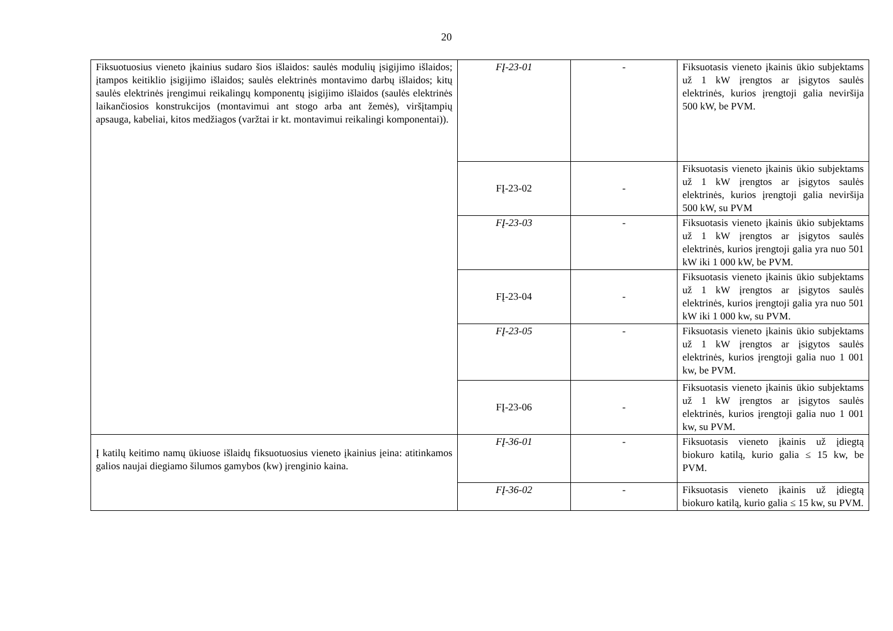20
| Fiksuotuosius vieneto įkainius sudaro šios išlaidos: saulės modulių įsigijimo išlaidos; įtampos keitiklio įsigijimo išlaidos; saulės elektrinės montavimo darbų išlaidos; kitų saulės elektrinės įrengimui reikalingų komponentų įsigijimo išlaidos (saulės elektrinės laikančiosios konstrukcijos (montavimui ant stogo arba ant žemės), viršįtampių apsauga, kabeliai, kitos medžiagos (varžtai ir kt. montavimui reikalingi komponentai)). | FĮ-23-01 | - | Fiksuotasis vieneto įkainis ūkio subjektams už 1 kW įrengtos ar įsigytos saulės elektrinės, kurios įrengtoji galia neviršija 500 kW, be PVM. |
| | FĮ-23-02 | - | Fiksuotasis vieneto įkainis ūkio subjektams už 1 kW įrengtos ar įsigytos saulės elektrinės, kurios įrengtoji galia neviršija 500 kW, su PVM |
| | FĮ-23-03 | - | Fiksuotasis vieneto įkainis ūkio subjektams už 1 kW įrengtos ar įsigytos saulės elektrinės, kurios įrengtoji galia yra nuo 501 kW iki 1 000 kW, be PVM. |
| | FĮ-23-04 | - | Fiksuotasis vieneto įkainis ūkio subjektams už 1 kW įrengtos ar įsigytos saulės elektrinės, kurios įrengtoji galia yra nuo 501 kW iki 1 000 kw, su PVM. |
| | FĮ-23-05 | - | Fiksuotasis vieneto įkainis ūkio subjektams už 1 kW įrengtos ar įsigytos saulės elektrinės, kurios įrengtoji galia nuo 1 001 kw, be PVM. |
| | FĮ-23-06 | - | Fiksuotasis vieneto įkainis ūkio subjektams už 1 kW įrengtos ar įsigytos saulės elektrinės, kurios įrengtoji galia nuo 1 001 kw, su PVM. |
| Į katilų keitimo namų ūkiuose išlaidų fiksuotuosius vieneto įkainius įeina: atitinkamos galios naujai diegiamo šilumos gamybos (kw) įrenginio kaina. | FĮ-36-01 | - | Fiksuotasis vieneto įkainis už įdiegtą biokuro katilą, kurio galia ≤ 15 kw, be PVM. |
| | FĮ-36-02 | - | Fiksuotasis vieneto įkainis už įdiegtą biokuro katilą, kurio galia ≤ 15 kw, su PVM. |